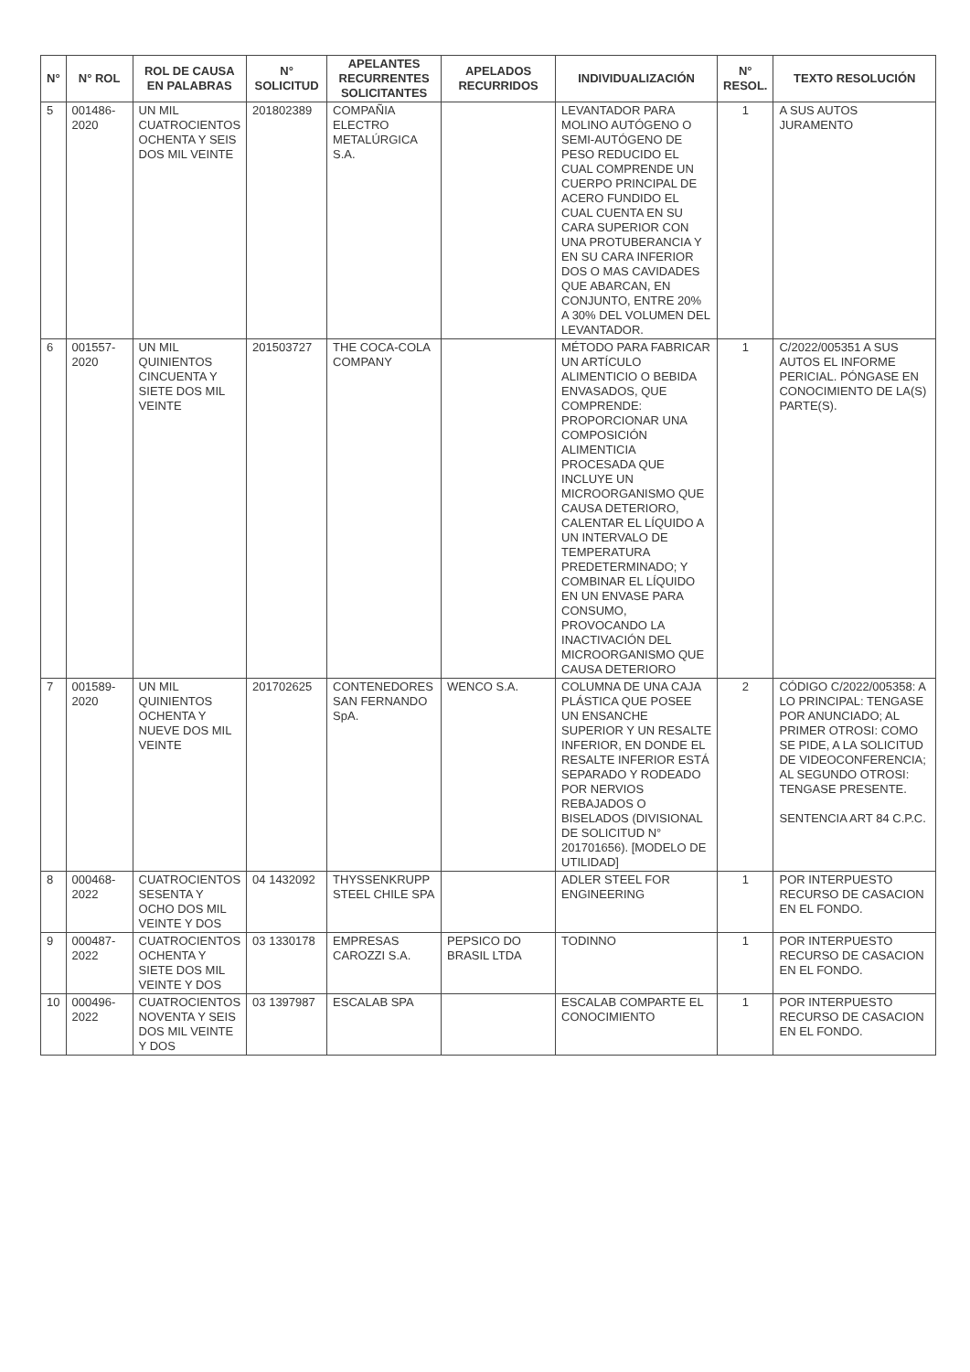| N° | N° ROL | ROL DE CAUSA EN PALABRAS | N° SOLICITUD | APELANTES RECURRENTES SOLICITANTES | APELADOS RECURRIDOS | INDIVIDUALIZACIÓN | N° RESOL. | TEXTO RESOLUCIÓN |
| --- | --- | --- | --- | --- | --- | --- | --- | --- |
| 5 | 001486-2020 | UN MIL CUATROCIENTOS OCHENTA Y SEIS DOS MIL VEINTE | 201802389 | COMPAÑIA ELECTRO METALÚRGICA S.A. | | LEVANTADOR PARA MOLINO AUTÓGENO O SEMI-AUTÓGENO DE PESO REDUCIDO EL CUAL COMPRENDE UN CUERPO PRINCIPAL DE ACERO FUNDIDO EL CUAL CUENTA EN SU CARA SUPERIOR CON UNA PROTUBERANCIA Y EN SU CARA INFERIOR DOS O MAS CAVIDADES QUE ABARCAN, EN CONJUNTO, ENTRE 20% A 30% DEL VOLUMEN DEL LEVANTADOR. | 1 | A SUS AUTOS JURAMENTO |
| 6 | 001557-2020 | UN MIL QUINIENTOS CINCUENTA Y SIETE DOS MIL VEINTE | 201503727 | THE COCA-COLA COMPANY | | MÉTODO PARA FABRICAR UN ARTÍCULO ALIMENTICIO O BEBIDA ENVASADOS, QUE COMPRENDE: PROPORCIONAR UNA COMPOSICIÓN ALIMENTICIA PROCESADA QUE INCLUYE UN MICROORGANISMO QUE CAUSA DETERIORO, CALENTAR EL LÍQUIDO A UN INTERVALO DE TEMPERATURA PREDETERMINADO; Y COMBINAR EL LÍQUIDO EN UN ENVASE PARA CONSUMO, PROVOCANDO LA INACTIVACIÓN DEL MICROORGANISMO QUE CAUSA DETERIORO | 1 | C/2022/005351 A SUS AUTOS EL INFORME PERICIAL. PÓNGASE EN CONOCIMIENTO DE LA(S) PARTE(S). |
| 7 | 001589-2020 | UN MIL QUINIENTOS OCHENTA Y NUEVE DOS MIL VEINTE | 201702625 | CONTENEDORES SAN FERNANDO SpA. | WENCO S.A. | COLUMNA DE UNA CAJA PLÁSTICA QUE POSEE UN ENSANCHE SUPERIOR Y UN RESALTE INFERIOR, EN DONDE EL RESALTE INFERIOR ESTÁ SEPARADO Y RODEADO POR NERVIOS REBAJADOS O BISELADOS (DIVISIONAL DE SOLICITUD N° 201701656). [MODELO DE UTILIDAD] | 2 | CÓDIGO C/2022/005358: A LO PRINCIPAL: TENGASE POR ANUNCIADO; AL PRIMER OTROSI: COMO SE PIDE, A LA SOLICITUD DE VIDEOCONFERENCIA; AL SEGUNDO OTROSI: TENGASE PRESENTE. SENTENCIA ART 84 C.P.C. |
| 8 | 000468-2022 | CUATROCIENTOS SESENTA Y OCHO DOS MIL VEINTE Y DOS | 04 1432092 | THYSSENKRUPP STEEL CHILE SPA | | ADLER STEEL FOR ENGINEERING | 1 | POR INTERPUESTO RECURSO DE CASACION EN EL FONDO. |
| 9 | 000487-2022 | CUATROCIENTOS OCHENTA Y SIETE DOS MIL VEINTE Y DOS | 03 1330178 | EMPRESAS CAROZZI S.A. | PEPSICO DO BRASIL LTDA | TODINNO | 1 | POR INTERPUESTO RECURSO DE CASACION EN EL FONDO. |
| 10 | 000496-2022 | CUATROCIENTOS NOVENTA Y SEIS DOS MIL VEINTE Y DOS | 03 1397987 | ESCALAB SPA | | ESCALAB COMPARTE EL CONOCIMIENTO | 1 | POR INTERPUESTO RECURSO DE CASACION EN EL FONDO. |